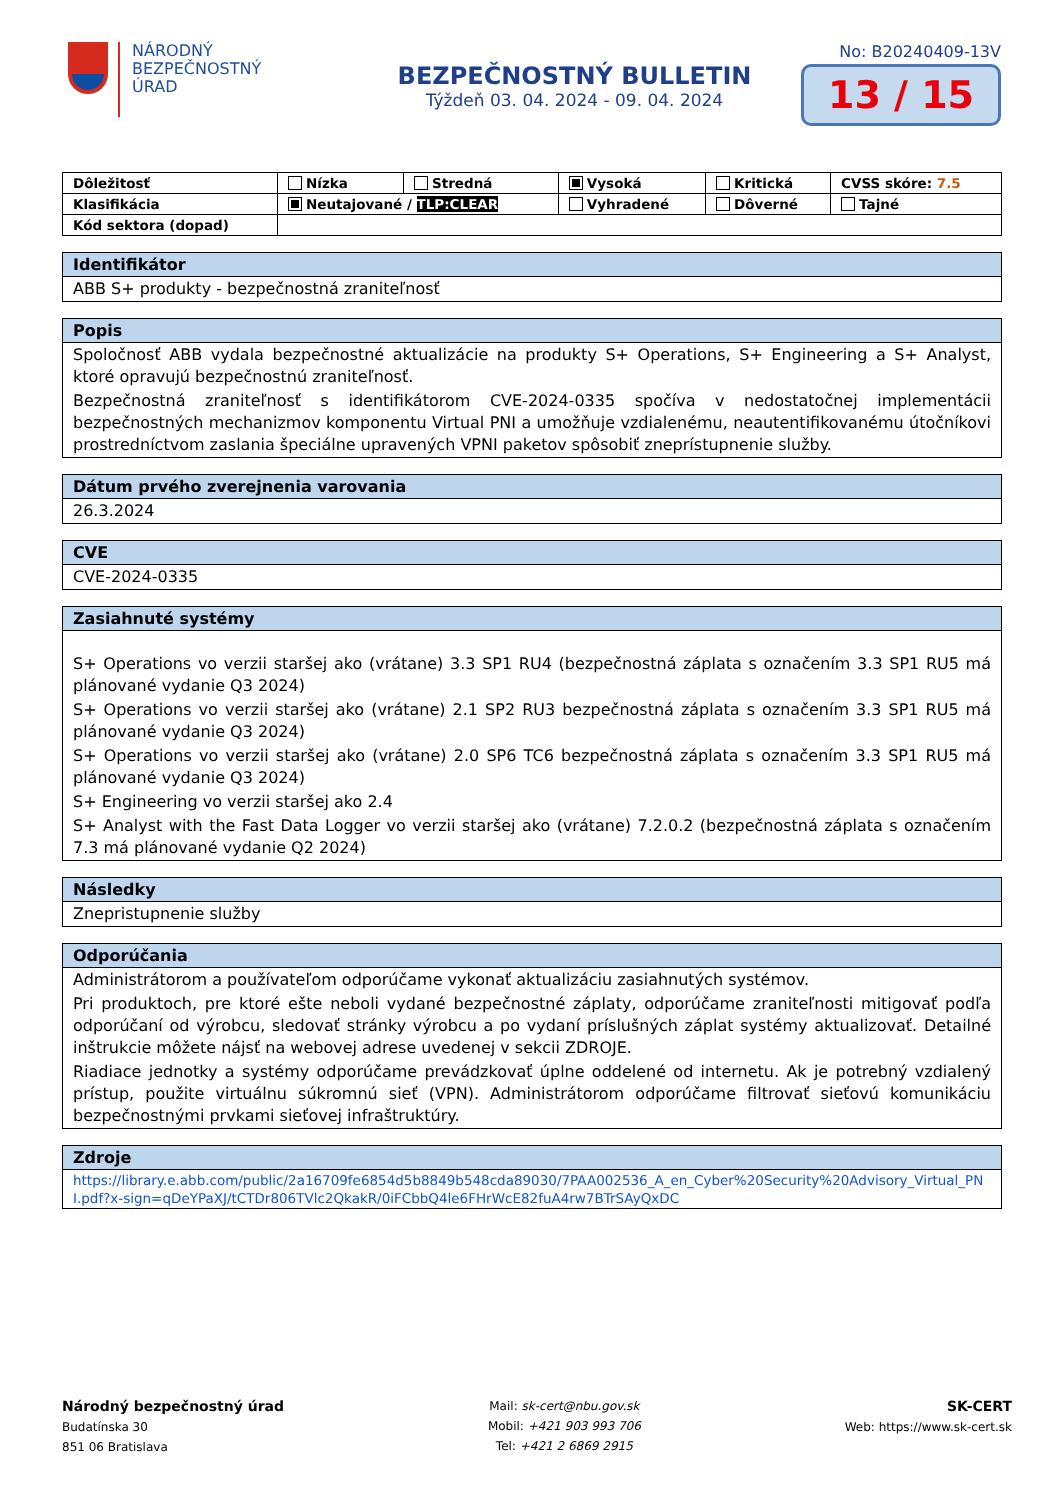NÁRODNÝ
BEZPEČNOSTNÝ
ÚRAD
BEZPEČNOSTNÝ BULLETIN
Týždeň 03. 04. 2024 - 09. 04. 2024
No: B20240409-13V
13 / 15
| Dôležitosť | Nízka | Stredná | Vysoká | Kritická | CVSS skóre: 7.5 |
| Klasifikácia | Neutajované / TLP:CLEAR | | Vyhradené | Dôverné | Tajné |
| Kód sektora (dopad) | | | | | |
Identifikátor
ABB S+ produkty - bezpečnostná zraniteľnosť
Popis
Spoločnosť ABB vydala bezpečnostné aktualizácie na produkty S+ Operations, S+ Engineering a S+ Analyst, ktoré opravujú bezpečnostnú zraniteľnosť.
Bezpečnostná zraniteľnosť s identifikátorom CVE-2024-0335 spočíva v nedostatočnej implementácii bezpečnostných mechanizmov komponentu Virtual PNI a umožňuje vzdialenému, neautentifikovanému útočníkovi prostredníctvom zaslania špeciálne upravených VPNI paketov spôsobiť zneprístupnenie služby.
Dátum prvého zverejnenia varovania
26.3.2024
CVE
CVE-2024-0335
Zasiahnuté systémy
S+ Operations vo verzii staršej ako (vrátane) 3.3 SP1 RU4 (bezpečnostná záplata s označením 3.3 SP1 RU5 má plánované vydanie Q3 2024)
S+ Operations vo verzii staršej ako (vrátane) 2.1 SP2 RU3 bezpečnostná záplata s označením 3.3 SP1 RU5 má plánované vydanie Q3 2024)
S+ Operations vo verzii staršej ako (vrátane) 2.0 SP6 TC6 bezpečnostná záplata s označením 3.3 SP1 RU5 má plánované vydanie Q3 2024)
S+ Engineering vo verzii staršej ako 2.4
S+ Analyst with the Fast Data Logger vo verzii staršej ako (vrátane) 7.2.0.2 (bezpečnostná záplata s označením 7.3 má plánované vydanie Q2 2024)
Následky
Znepristupnenie služby
Odporúčania
Administrátorom a používateľom odporúčame vykonať aktualizáciu zasiahnutých systémov.
Pri produktoch, pre ktoré ešte neboli vydané bezpečnostné záplaty, odporúčame zraniteľnosti mitigovať podľa odporúčaní od výrobcu, sledovať stránky výrobcu a po vydaní príslušných záplat systémy aktualizovať. Detailné inštrukcie môžete nájsť na webovej adrese uvedenej v sekcii ZDROJE.
Riadiace jednotky a systémy odporúčame prevádzkovať úplne oddelené od internetu. Ak je potrebný vzdialený prístup, použite virtuálnu súkromnú sieť (VPN). Administrátorom odporúčame filtrovať sieťovú komunikáciu bezpečnostnými prvkami sieťovej infraštruktúry.
Zdroje
https://library.e.abb.com/public/2a16709fe6854d5b8849b548cda89030/7PAA002536_A_en_Cyber%20Security%20Advisory_Virtual_PNI.pdf?x-sign=qDeYPaXJ/tCTDr806TVlc2QkakR/0iFCbbQ4le6FHrWcE82fuA4rw7BTrSAyQxDC
Národný bezpečnostný úrad
Budatínska 30
851 06 Bratislava
Mail: sk-cert@nbu.gov.sk
Mobil: +421 903 993 706
Tel: +421 2 6869 2915
SK-CERT
Web: https://www.sk-cert.sk